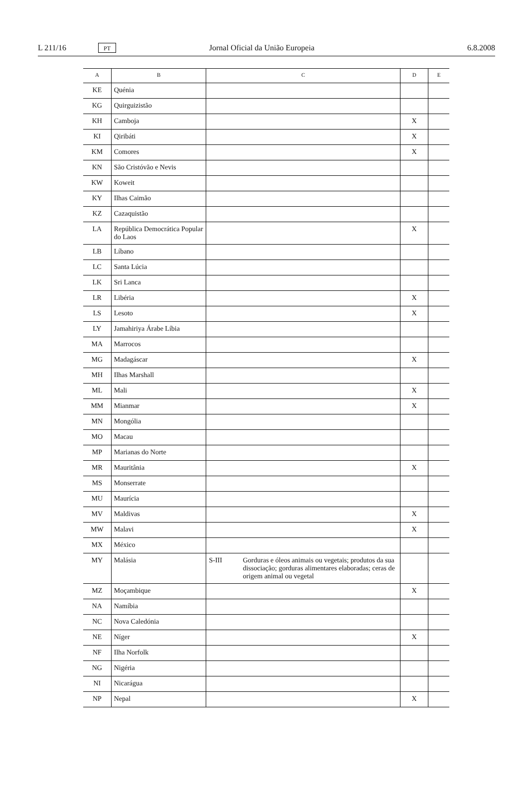L 211/16
PT
Jornal Oficial da União Europeia
6.8.2008
| A | B | C | D | E |
| --- | --- | --- | --- | --- |
| KE | Quénia | | | |
| KG | Quirguizistão | | | |
| KH | Camboja | | X | |
| KI | Qiribáti | | X | |
| KM | Comores | | X | |
| KN | São Cristóvão e Nevis | | | |
| KW | Koweit | | | |
| KY | Ilhas Caimão | | | |
| KZ | Cazaquistão | | | |
| LA | República Democrática Popular do Laos | | X | |
| LB | Líbano | | | |
| LC | Santa Lúcia | | | |
| LK | Sri Lanca | | | |
| LR | Libéria | | X | |
| LS | Lesoto | | X | |
| LY | Jamahiriya Árabe Líbia | | | |
| MA | Marrocos | | | |
| MG | Madagáscar | | X | |
| MH | Ilhas Marshall | | | |
| ML | Mali | | X | |
| MM | Mianmar | | X | |
| MN | Mongólia | | | |
| MO | Macau | | | |
| MP | Marianas do Norte | | | |
| MR | Mauritânia | | X | |
| MS | Monserrate | | | |
| MU | Maurícia | | | |
| MV | Maldivas | | X | |
| MW | Malavi | | X | |
| MX | México | | | |
| MY | Malásia | S-III Gorduras e óleos animais ou vegetais; produtos da sua dissociação; gorduras alimentares elaboradas; ceras de origem animal ou vegetal | | |
| MZ | Moçambique | | X | |
| NA | Namíbia | | | |
| NC | Nova Caledónia | | | |
| NE | Níger | | X | |
| NF | Ilha Norfolk | | | |
| NG | Nigéria | | | |
| NI | Nicarágua | | | |
| NP | Nepal | | X | |